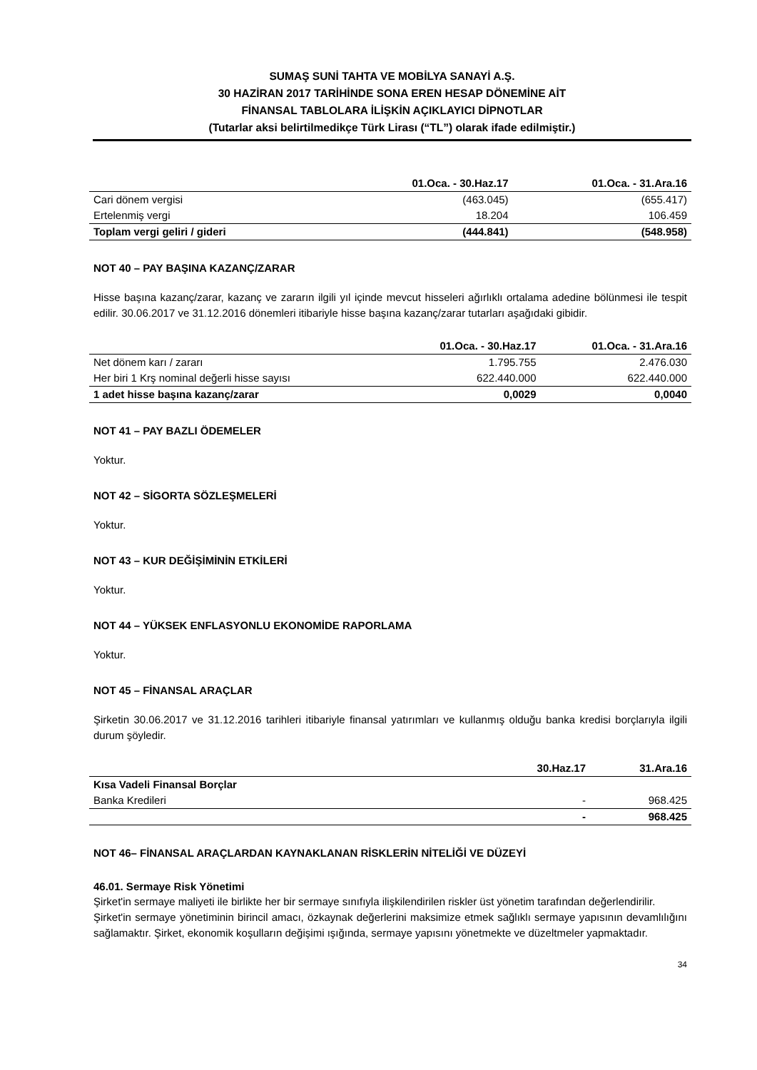SUMAŞ SUNİ TAHTA VE MOBİLYA SANAYİ A.Ş.
30 HAZİRAN 2017 TARİHİNDE SONA EREN HESAP DÖNEMİNE AİT
FİNANSAL TABLOLARA İLİŞKİN AÇIKLAYICI DİPNOTLAR
(Tutarlar aksi belirtilmedikçe Türk Lirası (“TL”) olarak ifade edilmiştir.)
| | 01.Oca. - 30.Haz.17 | 01.Oca. - 31.Ara.16 |
| --- | --- | --- |
| Cari dönem vergisi | (463.045) | (655.417) |
| Ertelenmiş vergi | 18.204 | 106.459 |
| Toplam vergi geliri / gideri | (444.841) | (548.958) |
NOT 40 – PAY BAŞINA KAZANÇ/ZARAR
Hisse başına kazanç/zarar, kazanç ve zararın ilgili yıl içinde mevcut hisseleri ağırlıklı ortalama adedine bölünmesi ile tespit edilir. 30.06.2017 ve 31.12.2016 dönemleri itibariyle hisse başına kazanç/zarar tutarları aşağıdaki gibidir.
| | 01.Oca. - 30.Haz.17 | 01.Oca. - 31.Ara.16 |
| --- | --- | --- |
| Net dönem karı / zararı | 1.795.755 | 2.476.030 |
| Her biri 1 Krş nominal değerli hisse sayısı | 622.440.000 | 622.440.000 |
| 1 adet hisse başına kazanç/zarar | 0,0029 | 0,0040 |
NOT 41 – PAY BAZLI ÖDEMELER
Yoktur.
NOT 42 – SİGORTA SÖZLEŞMELERİ
Yoktur.
NOT 43 – KUR DEĞİŞİMİNİN ETKİLERİ
Yoktur.
NOT 44 – YÜKSEK ENFLASYONLU EKONOMİDE RAPORLAMA
Yoktur.
NOT 45 – FİNANSAL ARAÇLAR
Şirketin 30.06.2017 ve 31.12.2016 tarihleri itibariyle finansal yatırımları ve kullanmış olduğu banka kredisi borçlarıyla ilgili durum şöyledir.
| | 30.Haz.17 | 31.Ara.16 |
| --- | --- | --- |
| Kısa Vadeli Finansal Borçlar | | |
| Banka Kredileri | - | 968.425 |
| | - | 968.425 |
NOT 46– FİNANSAL ARAÇLARDAN KAYNAKLANAN RİSKLERİN NİTELİĞİ VE DÜZEYİ
46.01. Sermaye Risk Yönetimi
Şirket'in sermaye maliyeti ile birlikte her bir sermaye sınıfıyla ilişkilendirilen riskler üst yönetim tarafından değerlendirilir.
Şirket'in sermaye yönetiminin birincil amacı, özkaynak değerlerini maksimize etmek sağlıklı sermaye yapısının devamlılığını sağlamaktır. Şirket, ekonomik koşulların değişimi ışığında, sermaye yapısını yönetmekte ve düzeltmeler yapmaktadır.
34